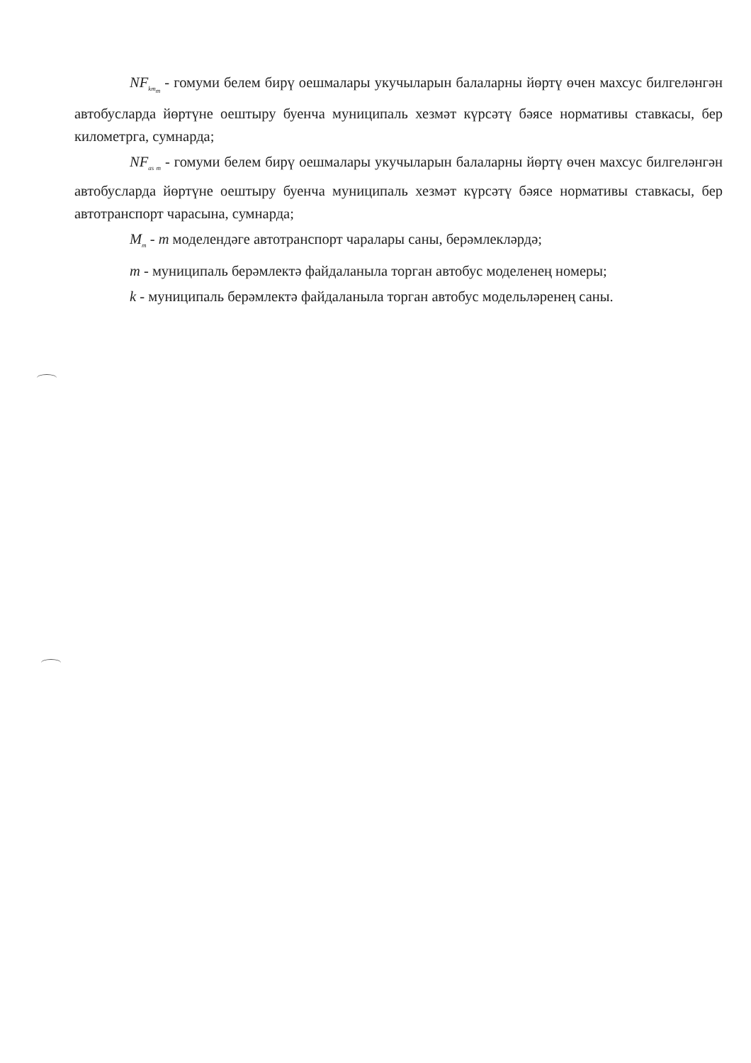NF<sub>km<sub>m</sub></sub> - гомуми белем бирү оешмалары укучыларын балаларны йөртү өчен махсус билгеләнгән автобусларда йөртүне оештыру буенча муниципаль хезмәт күрсәтү бәясе нормативы ставкасы, бер километрга, сумнарда;
NF<sub>as m</sub> - гомуми белем бирү оешмалары укучыларын балаларны йөртү өчен махсус билгеләнгән автобусларда йөртүне оештыру буенча муниципаль хезмәт күрсәтү бәясе нормативы ставкасы, бер автотранспорт чарасына, сумнарда;
M<sub>m</sub> - m моделендәге автотранспорт чаралары саны, берәмлекләрдә;
m - муниципаль берәмлектә файдаланыла торган автобус моделенең номеры;
k - муниципаль берәмлектә файдаланыла торган автобус модельләренең саны.